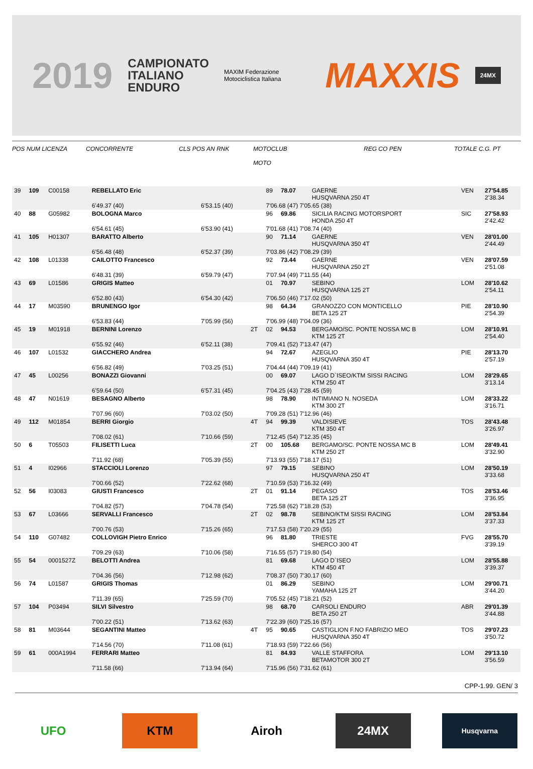2019 CAMPIONATO
ITALIANO
ENDURO MAXIM Federazione Motociclistica Italiana MAXXIS 24MX
POS NUM LICENZA CONCORRENTE CLS POS AN RNK MOTOCLUB
MOTO REG CO PEN TOTALE C.G. PT
| 39 | 109 | C00158 | REBELLATO Eric | | | 89 | 78.07 | GAERNE HUSQVARNA 250 4T | VEN | 27'54.85 2'38.34 |
| | | | 6'49.37 (40) | 6'53.15 (40) | | 7'06.68 (47) 7'05.65 (38) | | | | |
| 40 | 88 | G05982 | BOLOGNA Marco | | | 96 | 69.86 | SICILIA RACING MOTORSPORT HONDA 250 4T | SIC | 27'58.93 2'42.42 |
| | | | 6'54.61 (45) | 6'53.90 (41) | | 7'01.68 (41) 7'08.74 (40) | | | | |
| 41 | 105 | H01307 | BARATTO Alberto | | | 90 | 71.14 | GAERNE HUSQVARNA 350 4T | VEN | 28'01.00 2'44.49 |
| | | | 6'56.48 (48) | 6'52.37 (39) | | 7'03.86 (42) 7'08.29 (39) | | | | |
| 42 | 108 | L01338 | CAILOTTO Francesco | | | 92 | 73.44 | GAERNE HUSQVARNA 250 2T | VEN | 28'07.59 2'51.08 |
| | | | 6'48.31 (39) | 6'59.79 (47) | | 7'07.94 (49) 7'11.55 (44) | | | | |
| 43 | 69 | L01586 | GRIGIS Matteo | | | 01 | 70.97 | SEBINO HUSQVARNA 125 2T | LOM | 28'10.62 2'54.11 |
| | | | 6'52.80 (43) | 6'54.30 (42) | | 7'06.50 (46) 7'17.02 (50) | | | | |
| 44 | 17 | M03590 | BRUNENGO Igor | | | 98 | 64.34 | GRANOZZO CON MONTICELLO BETA 125 2T | PIE | 28'10.90 2'54.39 |
| | | | 6'53.83 (44) | 7'05.99 (56) | | 7'06.99 (48) 7'04.09 (36) | | | | |
| 45 | 19 | M01918 | BERNINI Lorenzo | | 2T | 02 | 94.53 | BERGAMO/SC. PONTE NOSSA MC B KTM 125 2T | LOM | 28'10.91 2'54.40 |
| | | | 6'55.92 (46) | 6'52.11 (38) | | 7'09.41 (52) 7'13.47 (47) | | | | |
| 46 | 107 | L01532 | GIACCHERO Andrea | | | 94 | 72.67 | AZEGLIO HUSQVARNA 350 4T | PIE | 28'13.70 2'57.19 |
| | | | 6'56.82 (49) | 7'03.25 (51) | | 7'04.44 (44) 7'09.19 (41) | | | | |
| 47 | 45 | L00256 | BONAZZI Giovanni | | | 00 | 69.07 | LAGO D`ISEO/KTM SISSI RACING KTM 250 4T | LOM | 28'29.65 3'13.14 |
| | | | 6'59.64 (50) | 6'57.31 (45) | | 7'04.25 (43) 7'28.45 (59) | | | | |
| 48 | 47 | N01619 | BESAGNO Alberto | | | 98 | 78.90 | INTIMIANO N. NOSEDA KTM 300 2T | LOM | 28'33.22 3'16.71 |
| | | | 7'07.96 (60) | 7'03.02 (50) | | 7'09.28 (51) 7'12.96 (46) | | | | |
| 49 | 112 | M01854 | BERRI Giorgio | | 4T | 94 | 99.39 | VALDISIEVE KTM 350 4T | TOS | 28'43.48 3'26.97 |
| | | | 7'08.02 (61) | 7'10.66 (59) | | 7'12.45 (54) 7'12.35 (45) | | | | |
| 50 | 6 | T05503 | FILISETTI Luca | | 2T | 00 | 105.68 | BERGAMO/SC. PONTE NOSSA MC B KTM 250 2T | LOM | 28'49.41 3'32.90 |
| | | | 7'11.92 (68) | 7'05.39 (55) | | 7'13.93 (55) 7'18.17 (51) | | | | |
| 51 | 4 | I02966 | STACCIOLI Lorenzo | | | 97 | 79.15 | SEBINO HUSQVARNA 250 4T | LOM | 28'50.19 3'33.68 |
| | | | 7'00.66 (52) | 7'22.62 (68) | | 7'10.59 (53) 7'16.32 (49) | | | | |
| 52 | 56 | I03083 | GIUSTI Francesco | | 2T | 01 | 91.14 | PEGASO BETA 125 2T | TOS | 28'53.46 3'36.95 |
| | | | 7'04.82 (57) | 7'04.78 (54) | | 7'25.58 (62) 7'18.28 (53) | | | | |
| 53 | 67 | L03666 | SERVALLI Francesco | | 2T | 02 | 98.78 | SEBINO/KTM SISSI RACING KTM 125 2T | LOM | 28'53.84 3'37.33 |
| | | | 7'00.76 (53) | 7'15.26 (65) | | 7'17.53 (58) 7'20.29 (55) | | | | |
| 54 | 110 | G07482 | COLLOVIGH Pietro Enrico | | | 96 | 81.80 | TRIESTE SHERCO 300 4T | FVG | 28'55.70 3'39.19 |
| | | | 7'09.29 (63) | 7'10.06 (58) | | 7'16.55 (57) 7'19.80 (54) | | | | |
| 55 | 54 | 0001527Z | BELOTTI Andrea | | | 81 | 69.68 | LAGO D`ISEO KTM 450 4T | LOM | 28'55.88 3'39.37 |
| | | | 7'04.36 (56) | 7'12.98 (62) | | 7'08.37 (50) 7'30.17 (60) | | | | |
| 56 | 74 | L01587 | GRIGIS Thomas | | | 01 | 86.29 | SEBINO YAMAHA 125 2T | LOM | 29'00.71 3'44.20 |
| | | | 7'11.39 (65) | 7'25.59 (70) | | 7'05.52 (45) 7'18.21 (52) | | | | |
| 57 | 104 | P03494 | SILVI Silvestro | | | 98 | 68.70 | CARSOLI ENDURO BETA 250 2T | ABR | 29'01.39 3'44.88 |
| | | | 7'00.22 (51) | 7'13.62 (63) | | 7'22.39 (60) 7'25.16 (57) | | | | |
| 58 | 81 | M03644 | SEGANTINI Matteo | | 4T | 95 | 90.65 | CASTIGLION F.NO FABRIZIO MEO HUSQVARNA 350 4T | TOS | 29'07.23 3'50.72 |
| | | | 7'14.56 (70) | 7'11.08 (61) | | 7'18.93 (59) 7'22.66 (56) | | | | |
| 59 | 61 | 000A1994 | FERRARI Matteo | | | 81 | 84.93 | VALLE STAFFORA BETAMOTOR 300 2T | LOM | 29'13.10 3'56.59 |
| | | | 7'11.58 (66) | 7'13.94 (64) | | 7'15.96 (56) 7'31.62 (61) | | | | |
CPP-1.99. GEN/ 3
UFO KTM Airoh 24MX
Husqvarna